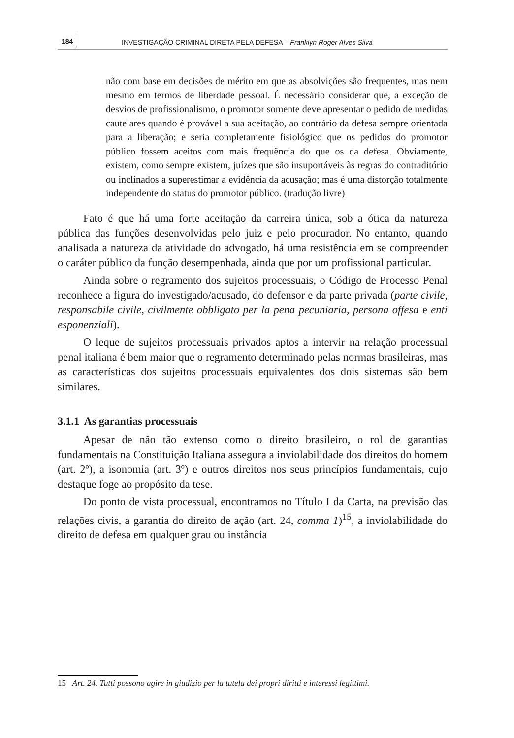184
INVESTIGAÇÃO CRIMINAL DIRETA PELA DEFESA – Franklyn Roger Alves Silva
não com base em decisões de mérito em que as absolvições são frequentes, mas nem mesmo em termos de liberdade pessoal. É necessário considerar que, a exceção de desvios de profissionalismo, o promotor somente deve apresentar o pedido de medidas cautelares quando é provável a sua aceitação, ao contrário da defesa sempre orientada para a liberação; e seria completamente fisiológico que os pedidos do promotor público fossem aceitos com mais frequência do que os da defesa. Obviamente, existem, como sempre existem, juízes que são insuportáveis às regras do contraditório ou inclinados a superestimar a evidência da acusação; mas é uma distorção totalmente independente do status do promotor público. (tradução livre)
Fato é que há uma forte aceitação da carreira única, sob a ótica da natureza pública das funções desenvolvidas pelo juiz e pelo procurador. No entanto, quando analisada a natureza da atividade do advogado, há uma resistência em se compreender o caráter público da função desempenhada, ainda que por um profissional particular.
Ainda sobre o regramento dos sujeitos processuais, o Código de Processo Penal reconhece a figura do investigado/acusado, do defensor e da parte privada (parte civile, responsabile civile, civilmente obbligato per la pena pecuniaria, persona offesa e enti esponenziali).
O leque de sujeitos processuais privados aptos a intervir na relação processual penal italiana é bem maior que o regramento determinado pelas normas brasileiras, mas as características dos sujeitos processuais equivalentes dos dois sistemas são bem similares.
3.1.1 As garantias processuais
Apesar de não tão extenso como o direito brasileiro, o rol de garantias fundamentais na Constituição Italiana assegura a inviolabilidade dos direitos do homem (art. 2º), a isonomia (art. 3º) e outros direitos nos seus princípios fundamentais, cujo destaque foge ao propósito da tese.
Do ponto de vista processual, encontramos no Título I da Carta, na previsão das relações civis, a garantia do direito de ação (art. 24, comma 1)<sup>15</sup>, a inviolabilidade do direito de defesa em qualquer grau ou instância
15 Art. 24. Tutti possono agire in giudizio per la tutela dei propri diritti e interessi legittimi.